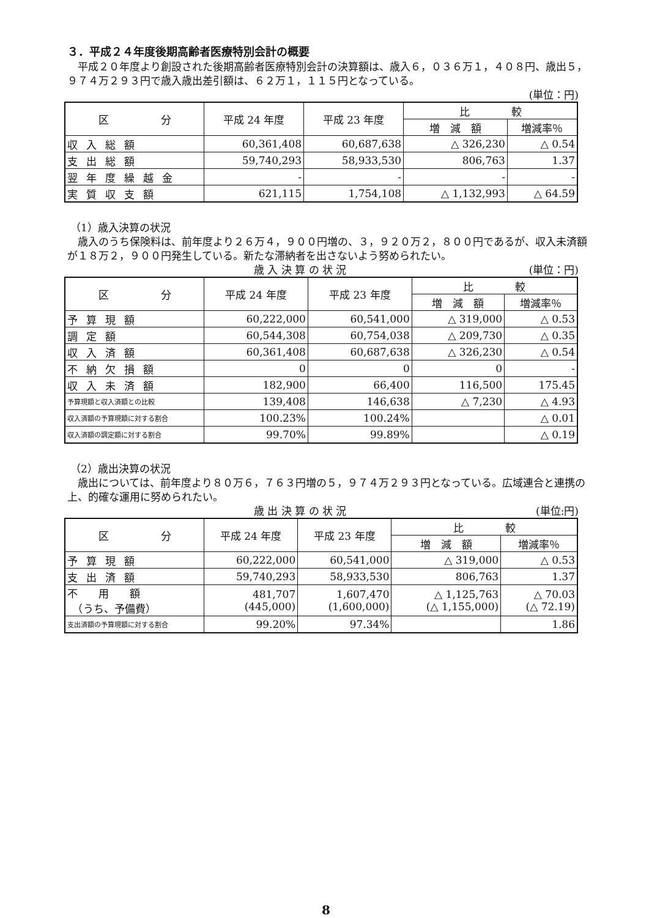３．平成２４年度後期高齢者医療特別会計の概要
　平成２０年度より創設された後期高齢者医療特別会計の決算額は、歳入６，０３６万１，４０８円、歳出５，９７４万２９３円で歳入歳出差引額は、６２万１，１１５円となっている。
(単位：円)
| 区 分 | 平成 24 年度 | 平成 23 年度 | 比 較 | |
| --- | --- | --- | --- | --- |
| | | | 増 減 額 | 増減率％ |
| 収入総額 | 60,361,408 | 60,687,638 | △ 326,230 | △ 0.54 |
| 支出総額 | 59,740,293 | 58,933,530 | 806,763 | 1.37 |
| 翌年度繰越金 | - | - | - | - |
| 実質収支額 | 621,115 | 1,754,108 | △ 1,132,993 | △ 64.59 |
（1）歳入決算の状況
　歳入のうち保険料は、前年度より２６万４，９００円増の、３，９２０万２，８００円であるが、収入未済額が１８万２，９００円発生している。新たな滞納者を出さないよう努められたい。
歳 入 決 算 の 状 況 (単位：円)
| 区 分 | 平成 24 年度 | 平成 23 年度 | 比 較 | |
| --- | --- | --- | --- | --- |
| | | | 増 減 額 | 増減率％ |
| 予算現額 | 60,222,000 | 60,541,000 | △ 319,000 | △ 0.53 |
| 調定額 | 60,544,308 | 60,754,038 | △ 209,730 | △ 0.35 |
| 収入済額 | 60,361,408 | 60,687,638 | △ 326,230 | △ 0.54 |
| 不納欠損額 | 0 | 0 | 0 | - |
| 収入未済額 | 182,900 | 66,400 | 116,500 | 175.45 |
| 予算現額と収入済額との比較 | 139,408 | 146,638 | △ 7,230 | △ 4.93 |
| 収入済額の予算現額に対する割合 | 100.23% | 100.24% | | △ 0.01 |
| 収入済額の調定額に対する割合 | 99.70% | 99.89% | | △ 0.19 |
（2）歳出決算の状況
　歳出については、前年度より８０万６，７６３円増の５，９７４万２９３円となっている。広域連合と連携の上、的確な運用に努められたい。
歳 出 決 算 の 状 況 (単位:円)
| 区 分 | 平成 24 年度 | 平成 23 年度 | 比 較 | |
| --- | --- | --- | --- | --- |
| | | | 増 減 額 | 増減率％ |
| 予算現額 | 60,222,000 | 60,541,000 | △ 319,000 | △ 0.53 |
| 支出済額 | 59,740,293 | 58,933,530 | 806,763 | 1.37 |
| 不 用 額 （うち、予備費） | 481,707 (445,000) | 1,607,470 (1,600,000) | △ 1,125,763 (△ 1,155,000) | △ 70.03 (△ 72.19) |
| 支出済額の予算現額に対する割合 | 99.20% | 97.34% | | 1.86 |
8